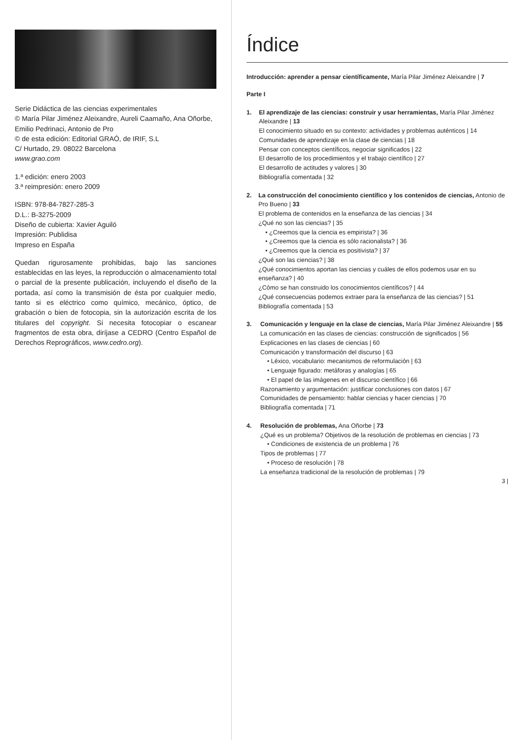Serie Didáctica de las ciencias experimentales
© María Pilar Jiménez Aleixandre, Aureli Caamaño, Ana Oñorbe, Emilio Pedrinaci, Antonio de Pro
© de esta edición: Editorial GRAÓ, de IRIF, S.L
C/ Hurtado, 29. 08022 Barcelona
www.grao.com
1.ª edición: enero 2003
3.ª reimpresión: enero 2009
ISBN: 978-84-7827-285-3
D.L.: B-3275-2009
Diseño de cubierta: Xavier Aguiló
Impresión: Publidisa
Impreso en España
Quedan rigurosamente prohibidas, bajo las sanciones establecidas en las leyes, la reproducción o almacenamiento total o parcial de la presente publicación, incluyendo el diseño de la portada, así como la transmisión de ésta por cualquier medio, tanto si es eléctrico como químico, mecánico, óptico, de grabación o bien de fotocopia, sin la autorización escrita de los titulares del copyright. Si necesita fotocopiar o escanear fragmentos de esta obra, diríjase a CEDRO (Centro Español de Derechos Reprográficos, www.cedro.org).
Índice
Introducción: aprender a pensar científicamente, María Pilar Jiménez Aleixandre | 7
Parte I
1. El aprendizaje de las ciencias: construir y usar herramientas, María Pilar Jiménez Aleixandre | 13
El conocimiento situado en su contexto: actividades y problemas auténticos | 14
Comunidades de aprendizaje en la clase de ciencias | 18
Pensar con conceptos científicos, negociar significados | 22
El desarrollo de los procedimientos y el trabajo científico | 27
El desarrollo de actitudes y valores | 30
Bibliografía comentada | 32
2. La construcción del conocimiento científico y los contenidos de ciencias, Antonio de Pro Bueno | 33
El problema de contenidos en la enseñanza de las ciencias | 34
¿Qué no son las ciencias? | 35
• ¿Creemos que la ciencia es empirista? | 36
• ¿Creemos que la ciencia es sólo racionalista? | 36
• ¿Creemos que la ciencia es positivista? | 37
¿Qué son las ciencias? | 38
¿Qué conocimientos aportan las ciencias y cuáles de ellos podemos usar en su enseñanza? | 40
¿Cómo se han construido los conocimientos científicos? | 44
¿Qué consecuencias podemos extraer para la enseñanza de las ciencias? | 51
Bibliografía comentada | 53
3. Comunicación y lenguaje en la clase de ciencias, María Pilar Jiménez Aleixandre | 55
La comunicación en las clases de ciencias: construcción de significados | 56
Explicaciones en las clases de ciencias | 60
Comunicación y transformación del discurso | 63
• Léxico, vocabulario: mecanismos de reformulación | 63
• Lenguaje figurado: metáforas y analogías | 65
• El papel de las imágenes en el discurso científico | 66
Razonamiento y argumentación: justificar conclusiones con datos | 67
Comunidades de pensamiento: hablar ciencias y hacer ciencias | 70
Bibliografía comentada | 71
4. Resolución de problemas, Ana Oñorbe | 73
¿Qué es un problema? Objetivos de la resolución de problemas en ciencias | 73
• Condiciones de existencia de un problema | 76
Tipos de problemas | 77
• Proceso de resolución | 78
La enseñanza tradicional de la resolución de problemas | 79
3 |